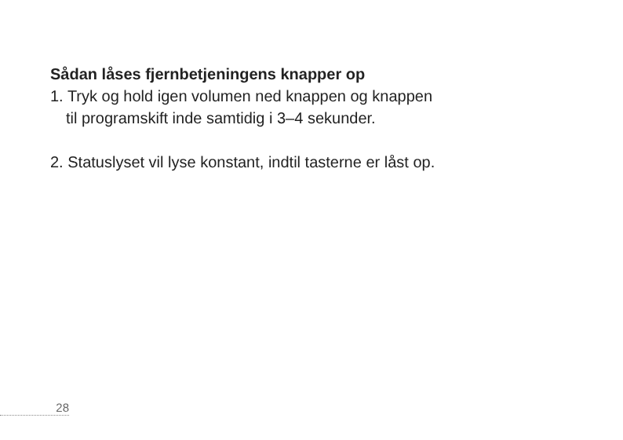Sådan låses fjernbetjeningens knapper op
1. Tryk og hold igen volumen ned knappen og knappen
til programskift inde samtidig i 3–4 sekunder.
2. Statuslyset vil lyse konstant, indtil tasterne er låst op.
28